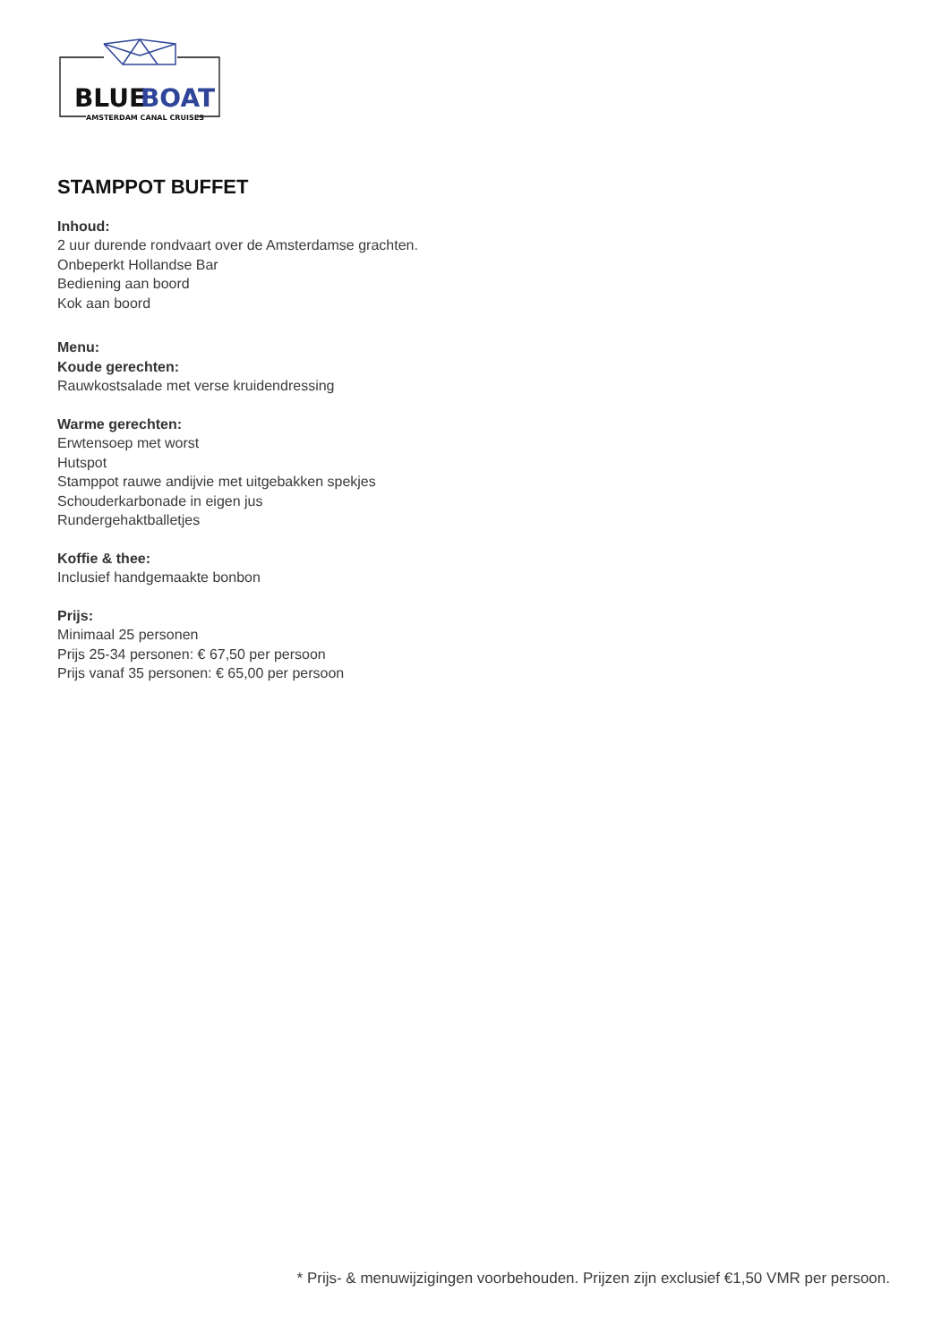BLUE
BOAT
AMSTERDAM CANAL CRUISES
STAMPPOT BUFFET
Inhoud:
2 uur durende rondvaart over de Amsterdamse grachten.
Onbeperkt Hollandse Bar
Bediening aan boord
Kok aan boord
Menu:
Koude gerechten:
Rauwkostsalade met verse kruidendressing
Warme gerechten:
Erwtensoep met worst
Hutspot
Stamppot rauwe andijvie met uitgebakken spekjes
Schouderkarbonade in eigen jus
Rundergehaktballetjes
Koffie & thee:
Inclusief handgemaakte bonbon
Prijs:
Minimaal 25 personen
Prijs 25-34 personen: € 67,50 per persoon
Prijs vanaf 35 personen: € 65,00 per persoon
* Prijs- & menuwijzigingen voorbehouden. Prijzen zijn exclusief €1,50 VMR per persoon.